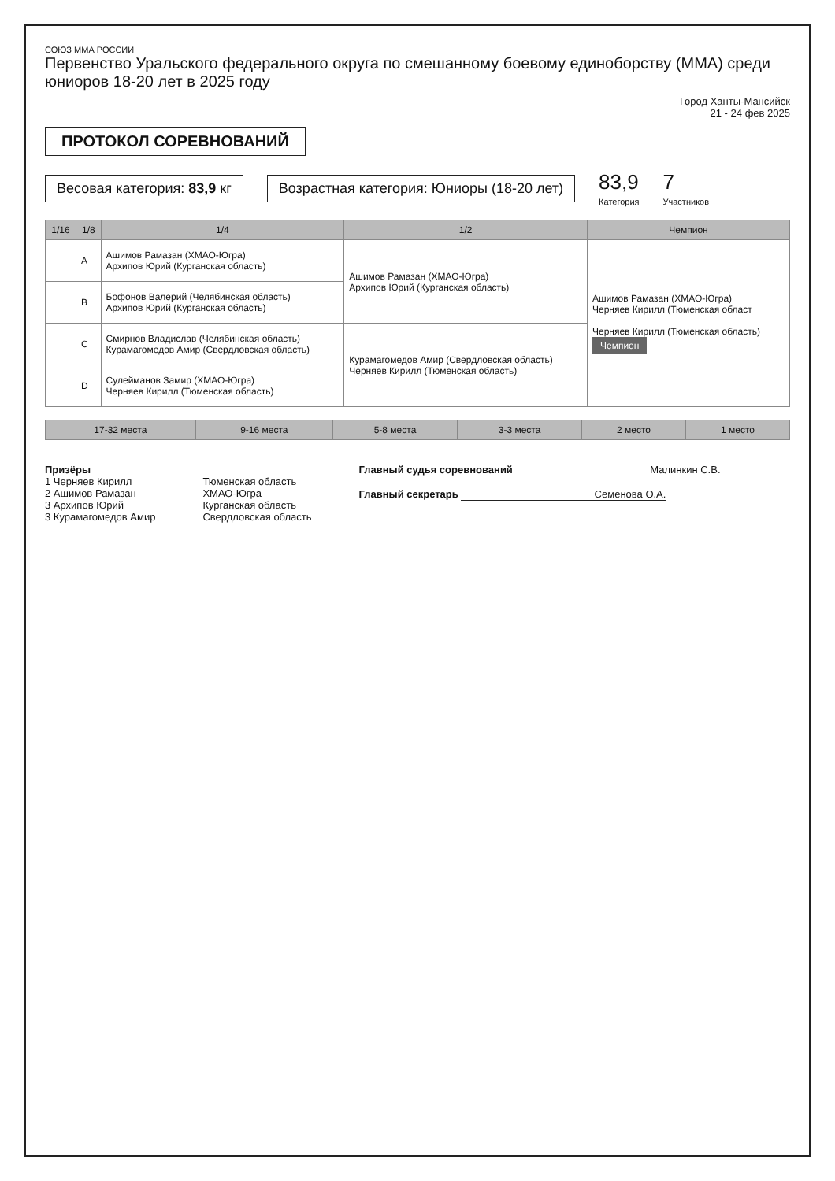СОЮЗ ММА РОССИИ
Первенство Уральского федерального округа по смешанному боевому единоборству (ММА) среди юниоров 18-20 лет в 2025 году
Город Ханты-Мансийск
21 - 24 фев 2025
ПРОТОКОЛ СОРЕВНОВАНИЙ
Весовая категория: 83,9 кг
Возрастная категория: Юниоры (18-20 лет)
83,9
Категория
7
Участников
| 1/16 | 1/8 | 1/4 | 1/2 | Чемпион |
| --- | --- | --- | --- | --- |
| | A | Ашимов Рамазан (ХМАО-Югра) Архипов Юрий (Курганская область) | Ашимов Рамазан (ХМАО-Югра) Архипов Юрий (Курганская область) | Ашимов Рамазан (ХМАО-Югра) Черняев Кирилл (Тюменская област Черняев Кирилл (Тюменская область) Чемпион |
| | B | Бофонов Валерий (Челябинская область) Архипов Юрий (Курганская область) | | |
| | C | Смирнов Владислав (Челябинская область) Курамагомедов Амир (Свердловская область) | Курамагомедов Амир (Свердловская область) Черняев Кирилл (Тюменская область) | |
| | D | Сулейманов Замир (ХМАО-Югра) Черняев Кирилл (Тюменская область) | | |
| 17-32 места | 9-16 места | 5-8 места | 3-3 места | 2 место | 1 место |
| --- | --- | --- | --- | --- | --- |
Призёры
1 Черняев Кирилл
2 Ашимов Рамазан
3 Архипов Юрий
3 Курамагомедов Амир
Тюменская область
ХМАО-Югра
Курганская область
Свердловская область
Главный судья соревнований Малинкин С.В.
Главный секретарь Семенова О.А.